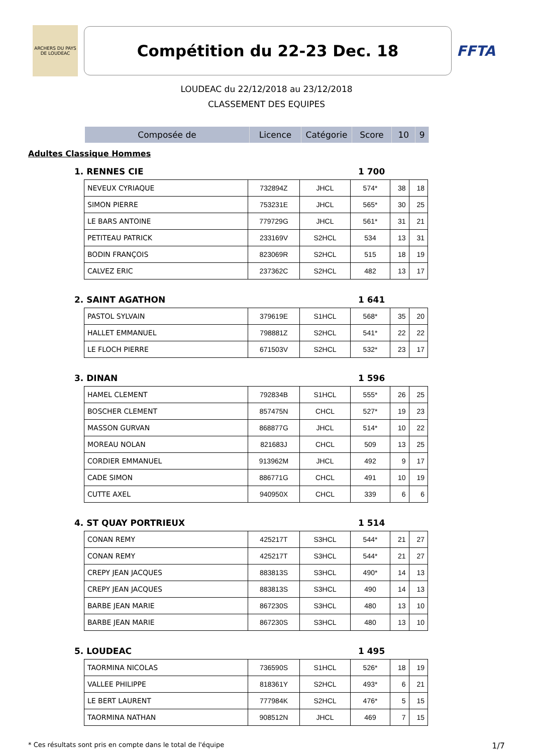ARCHERS DU PAYS DE LOUDEAC
Compétition du 22-23 Dec. 18
FFTA
LOUDEAC du 22/12/2018 au 23/12/2018
CLASSEMENT DES EQUIPES
| Composée de | Licence | Catégorie | Score | 10 | 9 |
| --- | --- | --- | --- | --- | --- |
Adultes Classique Hommes
1. RENNES CIE 1 700
| NEVEUX CYRIAQUE | 732894Z | JHCL | 574* | 38 | 18 |
| SIMON PIERRE | 753231E | JHCL | 565* | 30 | 25 |
| LE BARS ANTOINE | 779729G | JHCL | 561* | 31 | 21 |
| PETITEAU PATRICK | 233169V | S2HCL | 534 | 13 | 31 |
| BODIN FRANÇOIS | 823069R | S2HCL | 515 | 18 | 19 |
| CALVEZ ERIC | 237362C | S2HCL | 482 | 13 | 17 |
2. SAINT AGATHON 1 641
| PASTOL SYLVAIN | 379619E | S1HCL | 568* | 35 | 20 |
| HALLET EMMANUEL | 798881Z | S2HCL | 541* | 22 | 22 |
| LE FLOCH PIERRE | 671503V | S2HCL | 532* | 23 | 17 |
3. DINAN 1 596
| HAMEL CLEMENT | 792834B | S1HCL | 555* | 26 | 25 |
| BOSCHER CLEMENT | 857475N | CHCL | 527* | 19 | 23 |
| MASSON GURVAN | 868877G | JHCL | 514* | 10 | 22 |
| MOREAU NOLAN | 821683J | CHCL | 509 | 13 | 25 |
| CORDIER EMMANUEL | 913962M | JHCL | 492 | 9 | 17 |
| CADE SIMON | 886771G | CHCL | 491 | 10 | 19 |
| CUTTE AXEL | 940950X | CHCL | 339 | 6 | 6 |
4. ST QUAY PORTRIEUX 1 514
| CONAN REMY | 425217T | S3HCL | 544* | 21 | 27 |
| CONAN REMY | 425217T | S3HCL | 544* | 21 | 27 |
| CREPY JEAN JACQUES | 883813S | S3HCL | 490* | 14 | 13 |
| CREPY JEAN JACQUES | 883813S | S3HCL | 490 | 14 | 13 |
| BARBE JEAN MARIE | 867230S | S3HCL | 480 | 13 | 10 |
| BARBE JEAN MARIE | 867230S | S3HCL | 480 | 13 | 10 |
5. LOUDEAC 1 495
| TAORMINA NICOLAS | 736590S | S1HCL | 526* | 18 | 19 |
| VALLEE PHILIPPE | 818361Y | S2HCL | 493* | 6 | 21 |
| LE BERT LAURENT | 777984K | S2HCL | 476* | 5 | 15 |
| TAORMINA NATHAN | 908512N | JHCL | 469 | 7 | 15 |
* Ces résultats sont pris en compte dans le total de l'équipe 1/7